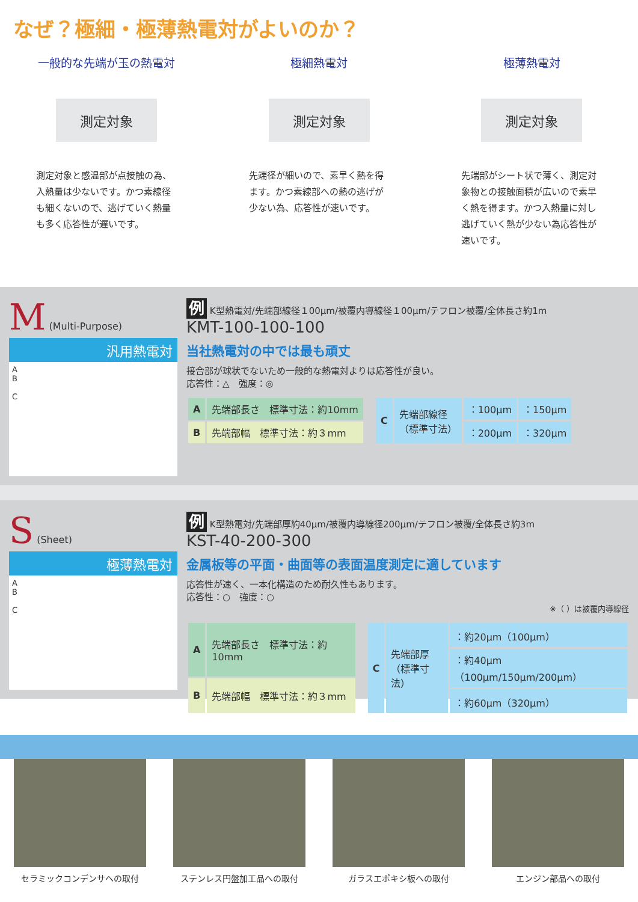なぜ？極細・極薄熱電対がよいのか？
一般的な先端が玉の熱電対
測定対象
測定対象と感温部が点接触の為、入熱量は少ないです。かつ素線径も細くないので、逃げていく熱量も多く応答性が遅いです。
極細熱電対
測定対象
先端径が細いので、素早く熱を得ます。かつ素線部への熱の逃げが少ない為、応答性が速いです。
極薄熱電対
測定対象
先端部がシート状で薄く、測定対象物との接触面積が広いので素早く熱を得ます。かつ入熱量に対し逃げていく熱が少ない為応答性が速いです。
M (Multi-Purpose)
汎用熱電対
A
B
C
例 K型熱電対/先端部線径１00μm/被覆内導線径１00μm/テフロン被覆/全体長さ約1m
KMT-100-100-100
当社熱電対の中では最も頑丈
接合部が球状でないため一般的な熱電対よりは応答性が良い。
応答性：△　強度：◎
| A | 先端部長さ 標準寸法：約10mm |
| B | 先端部幅 標準寸法：約３mm |
| C | 先端部線径 （標準寸法） | ：100μm | ：150μm |
| | | ：200μm | ：320μm |
S (Sheet)
極薄熱電対
A
B
C
例 K型熱電対/先端部厚約40μm/被覆内導線径200μm/テフロン被覆/全体長さ約3m
KST-40-200-300
金属板等の平面・曲面等の表面温度測定に適しています
応答性が速く、一本化構造のため耐久性もあります。
応答性：○　強度：○
※（ ）は被覆内導線径
| A | 先端部長さ 標準寸法：約10mm |
| B | 先端部幅 標準寸法：約３mm |
| C | 先端部厚 （標準寸法） | ：約20μm（100μm） |
| | | ：約40μm（100μm/150μm/200μm） |
| | | ：約60μm（320μm） |
セラミックコンデンサへの取付 ステンレス円盤加工品への取付 ガラスエポキシ板への取付 エンジン部品への取付